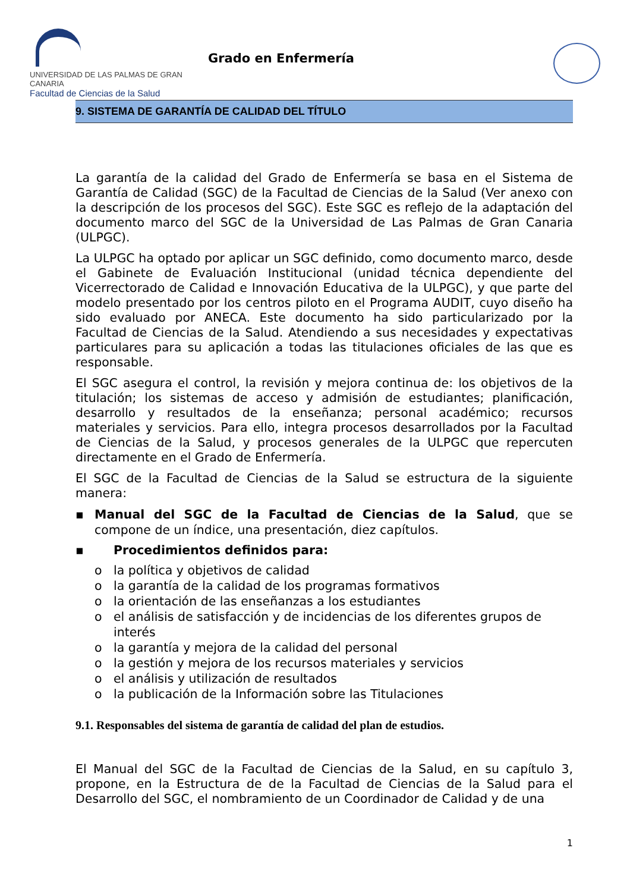UNIVERSIDAD DE LAS PALMAS DE GRAN CANARIA
Facultad de Ciencias de la Salud
Grado en Enfermería
9. SISTEMA DE GARANTÍA DE CALIDAD DEL TÍTULO
La garantía de la calidad del Grado de Enfermería se basa en el Sistema de Garantía de Calidad (SGC) de la Facultad de Ciencias de la Salud (Ver anexo con la descripción de los procesos del SGC). Este SGC es reflejo de la adaptación del documento marco del SGC de la Universidad de Las Palmas de Gran Canaria (ULPGC).
La ULPGC ha optado por aplicar un SGC definido, como documento marco, desde el Gabinete de Evaluación Institucional (unidad técnica dependiente del Vicerrectorado de Calidad e Innovación Educativa de la ULPGC), y que parte del modelo presentado por los centros piloto en el Programa AUDIT, cuyo diseño ha sido evaluado por ANECA. Este documento ha sido particularizado por la Facultad de Ciencias de la Salud. Atendiendo a sus necesidades y expectativas particulares para su aplicación a todas las titulaciones oficiales de las que es responsable.
El SGC asegura el control, la revisión y mejora continua de: los objetivos de la titulación; los sistemas de acceso y admisión de estudiantes; planificación, desarrollo y resultados de la enseñanza; personal académico; recursos materiales y servicios. Para ello, integra procesos desarrollados por la Facultad de Ciencias de la Salud, y procesos generales de la ULPGC que repercuten directamente en el Grado de Enfermería.
El SGC de la Facultad de Ciencias de la Salud se estructura de la siguiente manera:
▪ Manual del SGC de la Facultad de Ciencias de la Salud, que se compone de un índice, una presentación, diez capítulos.
▪ Procedimientos definidos para:
o la política y objetivos de calidad
o la garantía de la calidad de los programas formativos
o la orientación de las enseñanzas a los estudiantes
o el análisis de satisfacción y de incidencias de los diferentes grupos de interés
o la garantía y mejora de la calidad del personal
o la gestión y mejora de los recursos materiales y servicios
o el análisis y utilización de resultados
o la publicación de la Información sobre las Titulaciones
9.1. Responsables del sistema de garantía de calidad del plan de estudios.
El Manual del SGC de la Facultad de Ciencias de la Salud, en su capítulo 3, propone, en la Estructura de de la Facultad de Ciencias de la Salud para el Desarrollo del SGC, el nombramiento de un Coordinador de Calidad y de una
1